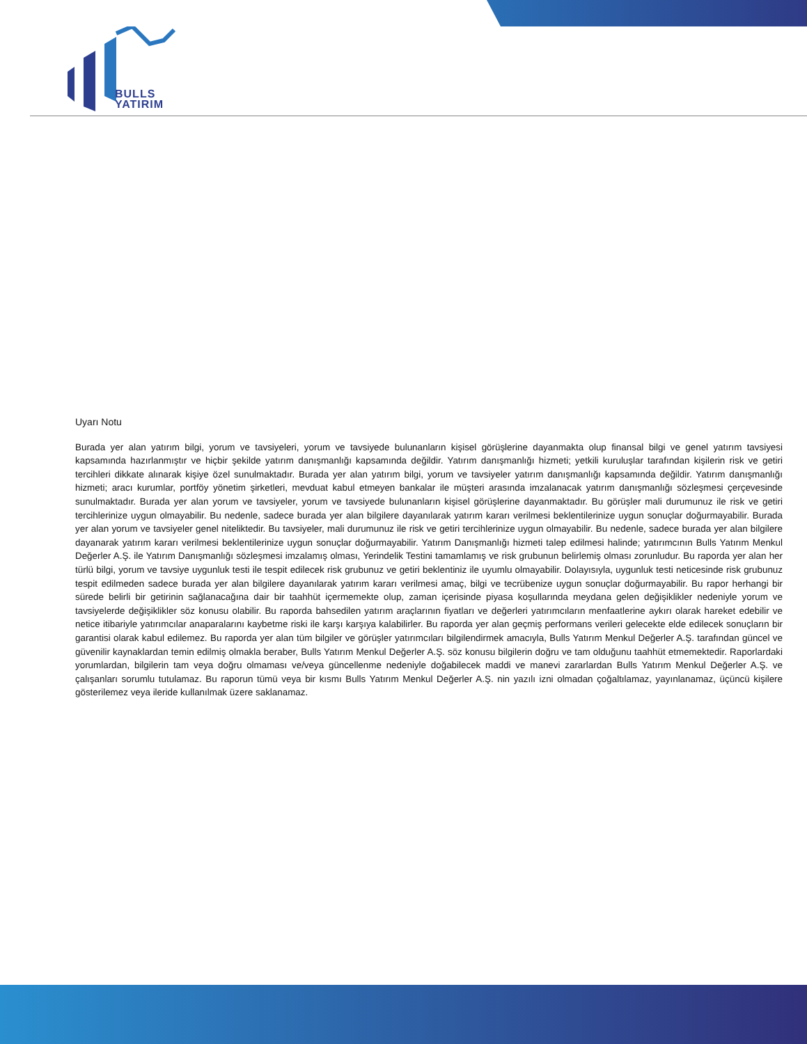BULLS
YATIRIM
Uyarı Notu
Burada yer alan yatırım bilgi, yorum ve tavsiyeleri, yorum ve tavsiyede bulunanların kişisel görüşlerine dayanmakta olup finansal bilgi ve genel yatırım tavsiyesi kapsamında hazırlanmıştır ve hiçbir şekilde yatırım danışmanlığı kapsamında değildir. Yatırım danışmanlığı hizmeti; yetkili kuruluşlar tarafından kişilerin risk ve getiri tercihleri dikkate alınarak kişiye özel sunulmaktadır. Burada yer alan yatırım bilgi, yorum ve tavsiyeler yatırım danışmanlığı kapsamında değildir. Yatırım danışmanlığı hizmeti; aracı kurumlar, portföy yönetim şirketleri, mevduat kabul etmeyen bankalar ile müşteri arasında imzalanacak yatırım danışmanlığı sözleşmesi çerçevesinde sunulmaktadır. Burada yer alan yorum ve tavsiyeler, yorum ve tavsiyede bulunanların kişisel görüşlerine dayanmaktadır. Bu görüşler mali durumunuz ile risk ve getiri tercihlerinize uygun olmayabilir. Bu nedenle, sadece burada yer alan bilgilere dayanılarak yatırım kararı verilmesi beklentilerinize uygun sonuçlar doğurmayabilir. Burada yer alan yorum ve tavsiyeler genel niteliktedir. Bu tavsiyeler, mali durumunuz ile risk ve getiri tercihlerinize uygun olmayabilir. Bu nedenle, sadece burada yer alan bilgilere dayanarak yatırım kararı verilmesi beklentilerinize uygun sonuçlar doğurmayabilir. Yatırım Danışmanlığı hizmeti talep edilmesi halinde; yatırımcının Bulls Yatırım Menkul Değerler A.Ş. ile Yatırım Danışmanlığı sözleşmesi imzalamış olması, Yerindelik Testini tamamlamış ve risk grubunun belirlemiş olması zorunludur. Bu raporda yer alan her türlü bilgi, yorum ve tavsiye uygunluk testi ile tespit edilecek risk grubunuz ve getiri beklentiniz ile uyumlu olmayabilir. Dolayısıyla, uygunluk testi neticesinde risk grubunuz tespit edilmeden sadece burada yer alan bilgilere dayanılarak yatırım kararı verilmesi amaç, bilgi ve tecrübenize uygun sonuçlar doğurmayabilir. Bu rapor herhangi bir sürede belirli bir getirinin sağlanacağına dair bir taahhüt içermemekte olup, zaman içerisinde piyasa koşullarında meydana gelen değişiklikler nedeniyle yorum ve tavsiyelerde değişiklikler söz konusu olabilir. Bu raporda bahsedilen yatırım araçlarının fiyatları ve değerleri yatırımcıların menfaatlerine aykırı olarak hareket edebilir ve netice itibariyle yatırımcılar anaparalarını kaybetme riski ile karşı karşıya kalabilirler. Bu raporda yer alan geçmiş performans verileri gelecekte elde edilecek sonuçların bir garantisi olarak kabul edilemez. Bu raporda yer alan tüm bilgiler ve görüşler yatırımcıları bilgilendirmek amacıyla, Bulls Yatırım Menkul Değerler A.Ş. tarafından güncel ve güvenilir kaynaklardan temin edilmiş olmakla beraber, Bulls Yatırım Menkul Değerler A.Ş. söz konusu bilgilerin doğru ve tam olduğunu taahhüt etmemektedir. Raporlardaki yorumlardan, bilgilerin tam veya doğru olmaması ve/veya güncellenme nedeniyle doğabilecek maddi ve manevi zararlardan Bulls Yatırım Menkul Değerler A.Ş. ve çalışanları sorumlu tutulamaz. Bu raporun tümü veya bir kısmı Bulls Yatırım Menkul Değerler A.Ş. nin yazılı izni olmadan çoğaltılamaz, yayınlanamaz, üçüncü kişilere gösterilemez veya ileride kullanılmak üzere saklanamaz.